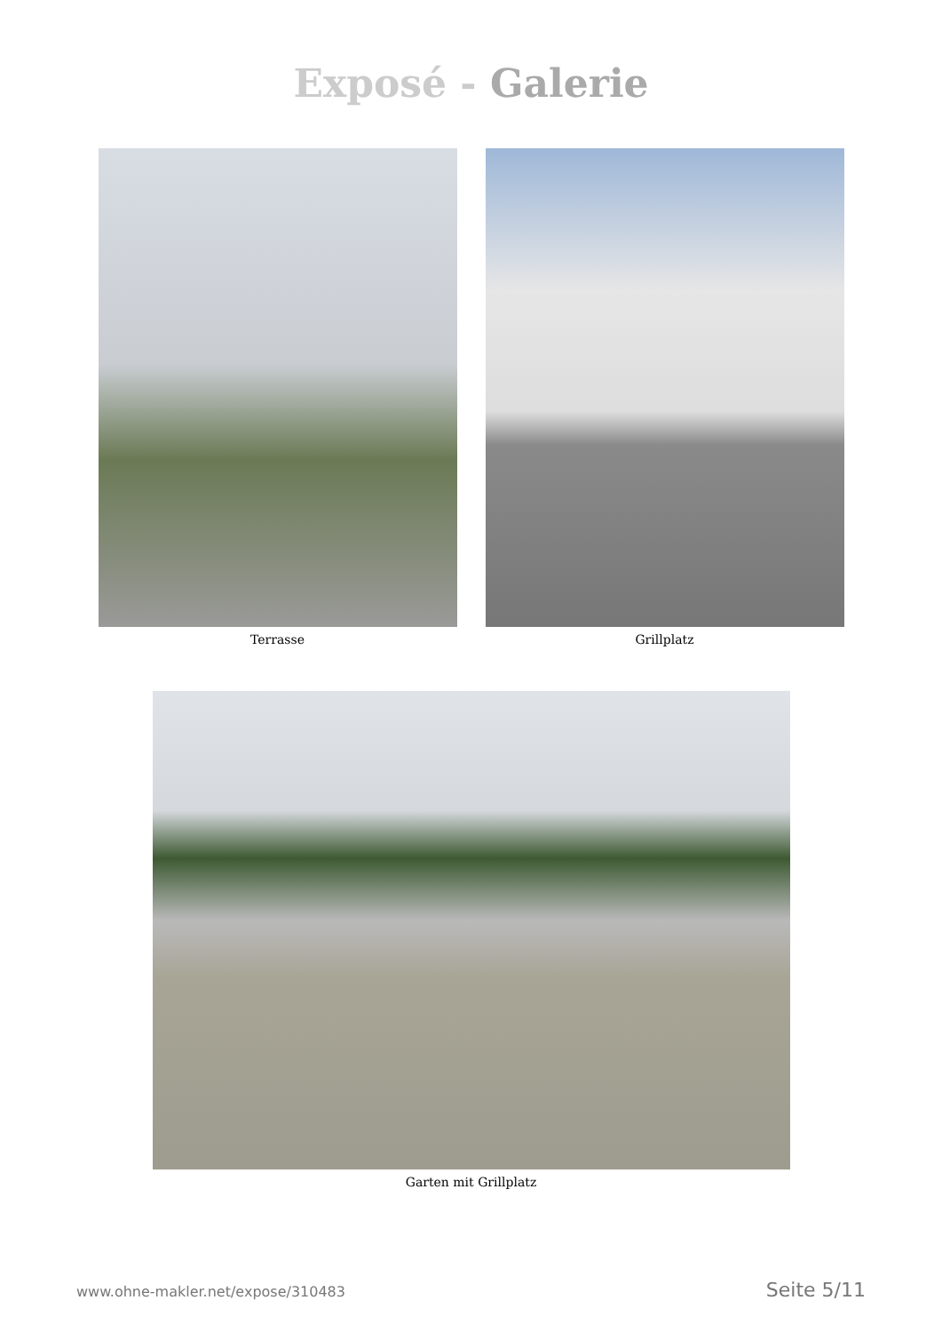Exposé - Galerie
Terrasse Grillplatz
Garten mit Grillplatz
www.ohne-makler.net/expose/310483 Seite 5/11